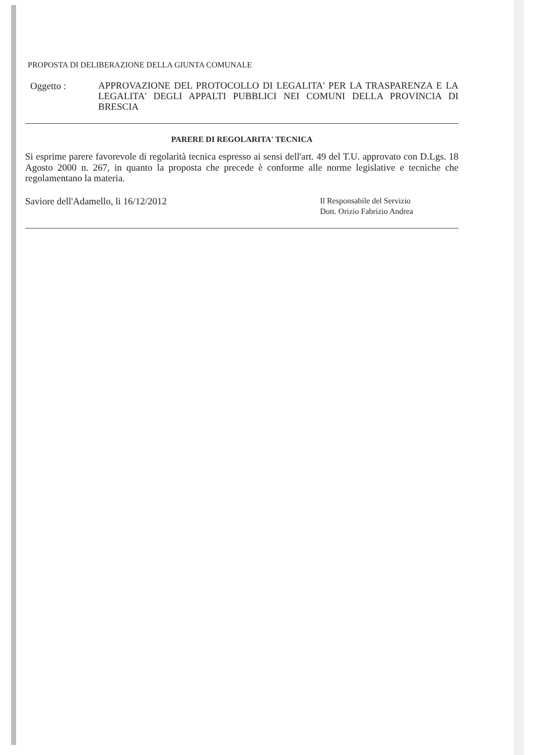PROPOSTA DI DELIBERAZIONE DELLA GIUNTA COMUNALE
Oggetto :
APPROVAZIONE DEL PROTOCOLLO DI LEGALITA' PER LA TRASPARENZA E LA LEGALITA' DEGLI APPALTI PUBBLICI NEI COMUNI DELLA PROVINCIA DI BRESCIA
PARERE DI REGOLARITA' TECNICA
Si esprime parere favorevole di regolarità tecnica espresso ai sensi dell'art. 49 del T.U. approvato con D.Lgs. 18 Agosto 2000 n. 267, in quanto la proposta che precede è conforme alle norme legislative e tecniche che regolamentano la materia.
Saviore dell'Adamello, li 16/12/2012
Il Responsabile del Servizio
Dott. Orizio Fabrizio Andrea